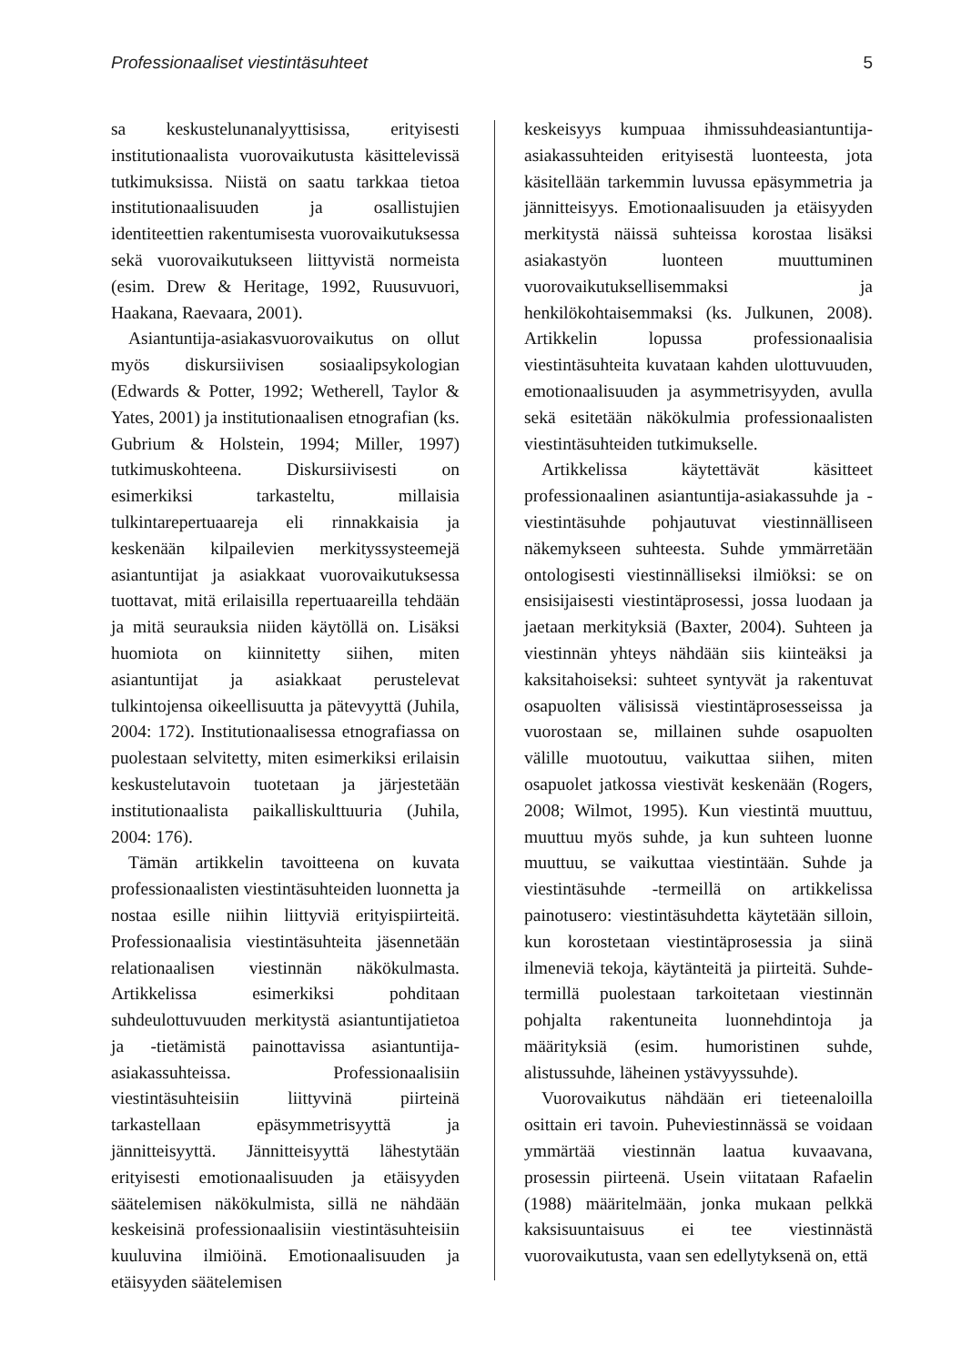Professionaaliset viestintäsuhteet 5
sa keskustelunanalyyttisissa, erityisesti institutionaalista vuorovaikutusta käsittelevissä tutkimuksissa. Niistä on saatu tarkkaa tietoa institutionaalisuuden ja osallistujien identiteettien rakentumisesta vuorovaikutuksessa sekä vuorovaikutukseen liittyvistä normeista (esim. Drew & Heritage, 1992, Ruusuvuori, Haakana, Raevaara, 2001).
Asiantuntija-asiakasvuorovaikutus on ollut myös diskursiivisen sosiaalipsykologian (Edwards & Potter, 1992; Wetherell, Taylor & Yates, 2001) ja institutionaalisen etnografian (ks. Gubrium & Holstein, 1994; Miller, 1997) tutkimuskohteena. Diskursiivisesti on esimerkiksi tarkasteltu, millaisia tulkintarepertuaareja eli rinnakkaisia ja keskenään kilpailevien merkityssysteemejä asiantuntijat ja asiakkaat vuorovaikutuksessa tuottavat, mitä erilaisilla repertuaareilla tehdään ja mitä seurauksia niiden käytöllä on. Lisäksi huomiota on kiinnitetty siihen, miten asiantuntijat ja asiakkaat perustelevat tulkintojensa oikeellisuutta ja pätevyyttä (Juhila, 2004: 172). Institutionaalisessa etnografiassa on puolestaan selvitetty, miten esimerkiksi erilaisin keskustelutavoin tuotetaan ja järjestetään institutionaalista paikalliskulttuuria (Juhila, 2004: 176).
Tämän artikkelin tavoitteena on kuvata professionaalisten viestintäsuhteiden luonnetta ja nostaa esille niihin liittyviä erityispiirteitä. Professionaalisia viestintäsuhteita jäsennetään relationaalisen viestinnän näkökulmasta. Artikkelissa esimerkiksi pohditaan suhdeulottuvuuden merkitystä asiantuntijatietoa ja -tietämistä painottavissa asiantuntija-asiakassuhteissa. Professionaalisiin viestintäsuhteisiin liittyvinä piirteinä tarkastellaan epäsymmetrisyyttä ja jännitteisyyttä. Jännitteisyyttä lähestytään erityisesti emotionaalisuuden ja etäisyyden säätelemisen näkökulmista, sillä ne nähdään keskeisinä professionaalisiin viestintäsuhteisiin kuuluvina ilmiöinä. Emotionaalisuuden ja etäisyyden säätelemisen
keskeisyys kumpuaa ihmissuhdeasiantuntija-asiakassuhteiden erityisestä luonteesta, jota käsitellään tarkemmin luvussa epäsymmetria ja jännitteisyys. Emotionaalisuuden ja etäisyyden merkitystä näissä suhteissa korostaa lisäksi asiakastyön luonteen muuttuminen vuorovaikutuksellisemmaksi ja henkilökohtaisemmaksi (ks. Julkunen, 2008). Artikkelin lopussa professionaalisia viestintäsuhteita kuvataan kahden ulottuvuuden, emotionaalisuuden ja asymmetrisyyden, avulla sekä esitetään näkökulmia professionaalisten viestintäsuhteiden tutkimukselle.
Artikkelissa käytettävät käsitteet professionaalinen asiantuntija-asiakassuhde ja -viestintäsuhde pohjautuvat viestinnälliseen näkemykseen suhteesta. Suhde ymmärretään ontologisesti viestinnälliseksi ilmiöksi: se on ensisijaisesti viestintäprosessi, jossa luodaan ja jaetaan merkityksiä (Baxter, 2004). Suhteen ja viestinnän yhteys nähdään siis kiinteäksi ja kaksitahoiseksi: suhteet syntyvät ja rakentuvat osapuolten välisissä viestintäprosesseissa ja vuorostaan se, millainen suhde osapuolten välille muotoutuu, vaikuttaa siihen, miten osapuolet jatkossa viestivät keskenään (Rogers, 2008; Wilmot, 1995). Kun viestintä muuttuu, muuttuu myös suhde, ja kun suhteen luonne muuttuu, se vaikuttaa viestintään. Suhde ja viestintäsuhde -termeillä on artikkelissa painotusero: viestintäsuhdetta käytetään silloin, kun korostetaan viestintäprosessia ja siinä ilmeneviä tekoja, käytänteitä ja piirteitä. Suhde-termillä puolestaan tarkoitetaan viestinnän pohjalta rakentuneita luonnehdintoja ja määrityksiä (esim. humoristinen suhde, alistussuhde, läheinen ystävyyssuhde).
Vuorovaikutus nähdään eri tieteenaloilla osittain eri tavoin. Puheviestinnässä se voidaan ymmärtää viestinnän laatua kuvaavana, prosessin piirteenä. Usein viitataan Rafaelin (1988) määritelmään, jonka mukaan pelkkä kaksisuuntaisuus ei tee viestinnästä vuorovaikutusta, vaan sen edellytyksenä on, että